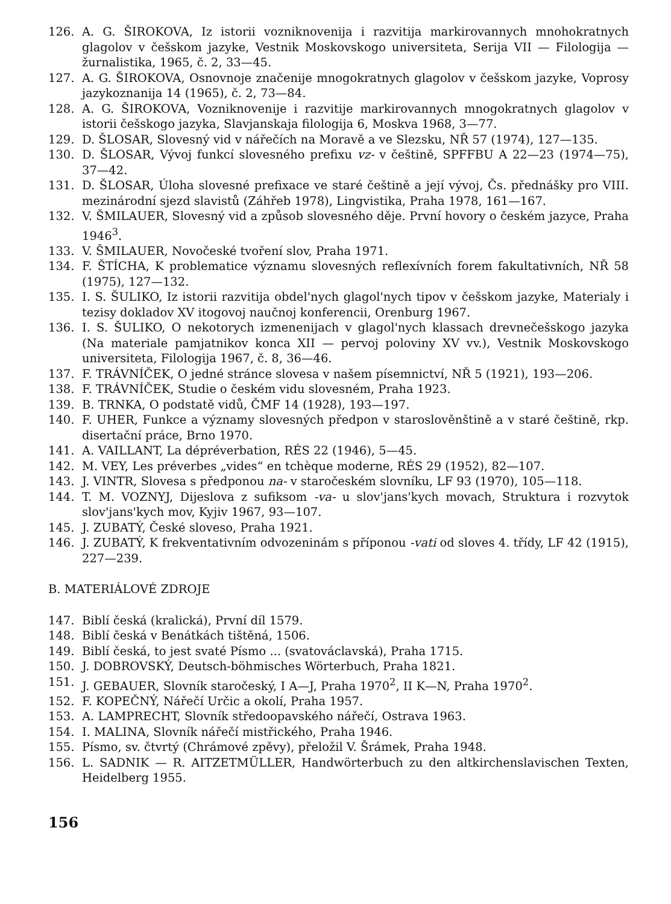126. A. G. ŠIROKOVA, Iz istorii vozniknovenija i razvitija markirovannych mnohokratnych glagolov v češskom jazyke, Vestnik Moskovskogo universiteta, Serija VII — Filologija — žurnalistika, 1965, č. 2, 33—45.
127. A. G. ŠIROKOVA, Osnovnoje značenije mnogokratnych glagolov v češskom jazyke, Voprosy jazykoznanija 14 (1965), č. 2, 73—84.
128. A. G. ŠIROKOVA, Vozniknovenije i razvitije markirovannych mnogokratnych glagolov v istorii češskogo jazyka, Slavjanskaja filologija 6, Moskva 1968, 3—77.
129. D. ŠLOSAR, Slovesný vid v nářečích na Moravě a ve Slezsku, NŘ 57 (1974), 127—135.
130. D. ŠLOSAR, Vývoj funkcí slovesného prefixu vz- v češtině, SPFFBU A 22—23 (1974—75), 37—42.
131. D. ŠLOSAR, Úloha slovesné prefixace ve staré češtině a její vývoj, Čs. přednášky pro VIII. mezinárodní sjezd slavistů (Záhřeb 1978), Lingvistika, Praha 1978, 161—167.
132. V. ŠMILAUER, Slovesný vid a způsob slovesného děje. První hovory o českém jazyce, Praha 1946<sup>3</sup>.
133. V. ŠMILAUER, Novočeské tvoření slov, Praha 1971.
134. F. ŠTÍCHA, K problematice významu slovesných reflexívních forem fakultativních, NŘ 58 (1975), 127—132.
135. I. S. ŠULIKO, Iz istorii razvitija obdel'nych glagol'nych tipov v češskom jazyke, Materialy i tezisy dokladov XV itogovoj naučnoj konferencii, Orenburg 1967.
136. I. S. ŠULIKO, O nekotorych izmenenijach v glagol'nych klassach drevnečešskogo jazyka (Na materiale pamjatnikov konca XII — pervoj poloviny XV vv.), Vestnik Moskovskogo universiteta, Filologija 1967, č. 8, 36—46.
137. F. TRÁVNÍČEK, O jedné stránce slovesa v našem písemnictví, NŘ 5 (1921), 193—206.
138. F. TRÁVNÍČEK, Studie o českém vidu slovesném, Praha 1923.
139. B. TRNKA, O podstatě vidů, ČMF 14 (1928), 193—197.
140. F. UHER, Funkce a významy slovesných předpon v staroslověnštině a v staré češtině, rkp. disertační práce, Brno 1970.
141. A. VAILLANT, La dépréverbation, RÉS 22 (1946), 5—45.
142. M. VEY, Les préverbes „vides“ en tchèque moderne, RÉS 29 (1952), 82—107.
143. J. VINTR, Slovesa s předponou na- v staročeském slovníku, LF 93 (1970), 105—118.
144. T. M. VOZNYJ, Dijeslova z sufiksom -va- u slov'jans'kych movach, Struktura i rozvytok slov'jans'kych mov, Kyjiv 1967, 93—107.
145. J. ZUBATÝ, České sloveso, Praha 1921.
146. J. ZUBATÝ, K frekventativním odvozeninám s příponou -vati od sloves 4. třídy, LF 42 (1915), 227—239.
B. MATERIÁLOVÉ ZDROJE
147. Biblí česká (kralická), První díl 1579.
148. Biblí česká v Benátkách tištěná, 1506.
149. Biblí česká, to jest svaté Písmo ... (svatováclavská), Praha 1715.
150. J. DOBROVSKÝ, Deutsch-böhmisches Wörterbuch, Praha 1821.
151. J. GEBAUER, Slovník staročeský, I A—J, Praha 1970<sup>2</sup>, II K—N, Praha 1970<sup>2</sup>.
152. F. KOPEČNÝ, Nářečí Určic a okolí, Praha 1957.
153. A. LAMPRECHT, Slovník středoopavského nářečí, Ostrava 1963.
154. I. MALINA, Slovník nářečí mistřického, Praha 1946.
155. Písmo, sv. čtvrtý (Chrámové zpěvy), přeložil V. Šrámek, Praha 1948.
156. L. SADNIK — R. AITZETMÜLLER, Handwörterbuch zu den altkirchenslavischen Texten, Heidelberg 1955.
156